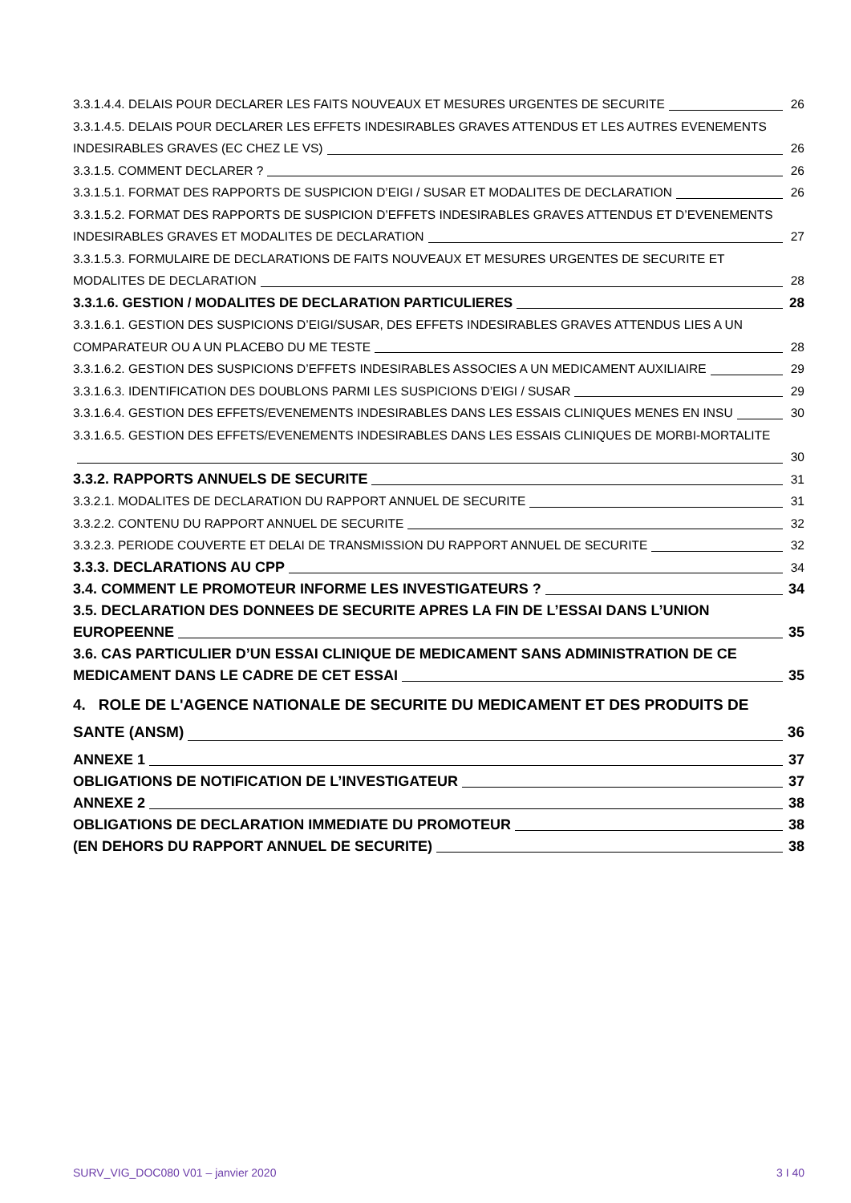3.3.1.4.4. DELAIS POUR DECLARER LES FAITS NOUVEAUX ET MESURES URGENTES DE SECURITE 26
3.3.1.4.5. DELAIS POUR DECLARER LES EFFETS INDESIRABLES GRAVES ATTENDUS ET LES AUTRES EVENEMENTS
INDESIRABLES GRAVES (EC CHEZ LE VS) 26
3.3.1.5. COMMENT DECLARER ? 26
3.3.1.5.1. FORMAT DES RAPPORTS DE SUSPICION D’EIGI / SUSAR ET MODALITES DE DECLARATION 26
3.3.1.5.2. FORMAT DES RAPPORTS DE SUSPICION D’EFFETS INDESIRABLES GRAVES ATTENDUS ET D’EVENEMENTS
INDESIRABLES GRAVES ET MODALITES DE DECLARATION 27
3.3.1.5.3. FORMULAIRE DE DECLARATIONS DE FAITS NOUVEAUX ET MESURES URGENTES DE SECURITE ET
MODALITES DE DECLARATION 28
3.3.1.6. GESTION / MODALITES DE DECLARATION PARTICULIERES 28
3.3.1.6.1. GESTION DES SUSPICIONS D’EIGI/SUSAR, DES EFFETS INDESIRABLES GRAVES ATTENDUS LIES A UN
COMPARATEUR OU A UN PLACEBO DU ME TESTE 28
3.3.1.6.2. GESTION DES SUSPICIONS D’EFFETS INDESIRABLES ASSOCIES A UN MEDICAMENT AUXILIAIRE 29
3.3.1.6.3. IDENTIFICATION DES DOUBLONS PARMI LES SUSPICIONS D’EIGI / SUSAR 29
3.3.1.6.4. GESTION DES EFFETS/EVENEMENTS INDESIRABLES DANS LES ESSAIS CLINIQUES MENES EN INSU 30
3.3.1.6.5. GESTION DES EFFETS/EVENEMENTS INDESIRABLES DANS LES ESSAIS CLINIQUES DE MORBI-MORTALITE
30
3.3.2. RAPPORTS ANNUELS DE SECURITE 31
3.3.2.1. MODALITES DE DECLARATION DU RAPPORT ANNUEL DE SECURITE 31
3.3.2.2. CONTENU DU RAPPORT ANNUEL DE SECURITE 32
3.3.2.3. PERIODE COUVERTE ET DELAI DE TRANSMISSION DU RAPPORT ANNUEL DE SECURITE 32
3.3.3. DECLARATIONS AU CPP 34
3.4. COMMENT LE PROMOTEUR INFORME LES INVESTIGATEURS ? 34
3.5. DECLARATION DES DONNEES DE SECURITE APRES LA FIN DE L’ESSAI DANS L’UNION
EUROPEENNE 35
3.6. CAS PARTICULIER D’UN ESSAI CLINIQUE DE MEDICAMENT SANS ADMINISTRATION DE CE
MEDICAMENT DANS LE CADRE DE CET ESSAI 35
4. ROLE DE L'AGENCE NATIONALE DE SECURITE DU MEDICAMENT ET DES PRODUITS DE
SANTE (ANSM) 36
ANNEXE 1 37
OBLIGATIONS DE NOTIFICATION DE L’INVESTIGATEUR 37
ANNEXE 2 38
OBLIGATIONS DE DECLARATION IMMEDIATE DU PROMOTEUR 38
(EN DEHORS DU RAPPORT ANNUEL DE SECURITE) 38
SURV_VIG_DOC080 V01 – janvier 2020 3 I 40